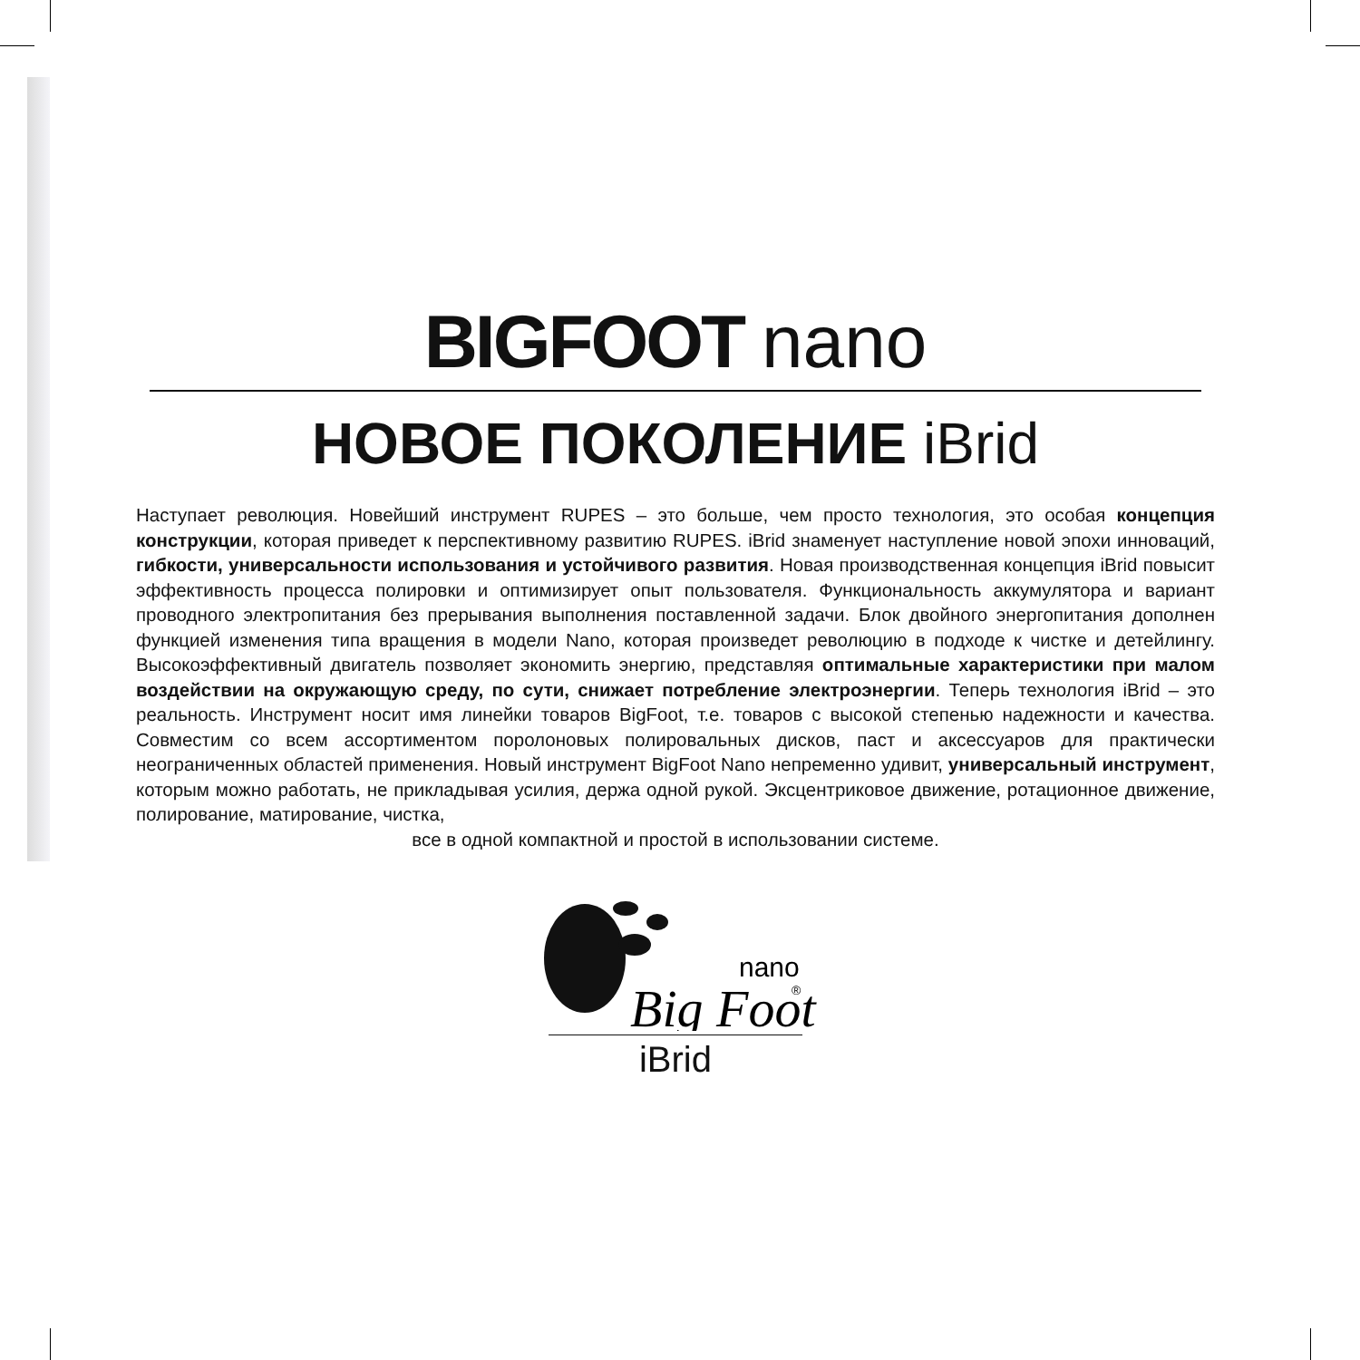BIGFOOT nano
НОВОЕ ПОКОЛЕНИЕ iBrid
Наступает революция. Новейший инструмент RUPES – это больше, чем просто технология, это особая концепция конструкции, которая приведет к перспективному развитию RUPES. iBrid знаменует наступление новой эпохи инноваций, гибкости, универсальности использования и устойчивого развития. Новая производственная концепция iBrid повысит эффективность процесса полировки и оптимизирует опыт пользователя. Функциональность аккумулятора и вариант проводного электропитания без прерывания выполнения поставленной задачи. Блок двойного энергопитания дополнен функцией изменения типа вращения в модели Nano, которая произведет революцию в подходе к чистке и детейлингу. Высокоэффективный двигатель позволяет экономить энергию, представляя оптимальные характеристики при малом воздействии на окружающую среду, по сути, снижает потребление электроэнергии. Теперь технология iBrid – это реальность. Инструмент носит имя линейки товаров BigFoot, т.е. товаров с высокой степенью надежности и качества. Совместим со всем ассортиментом поролоновых полировальных дисков, паст и аксессуаров для практически неограниченных областей применения. Новый инструмент BigFoot Nano непременно удивит, универсальный инструмент, которым можно работать, не прикладывая усилия, держа одной рукой. Эксцентриковое движение, ротационное движение, полирование, матирование, чистка,
все в одной компактной и простой в использовании системе.
nano
Big Foot
®
iBrid